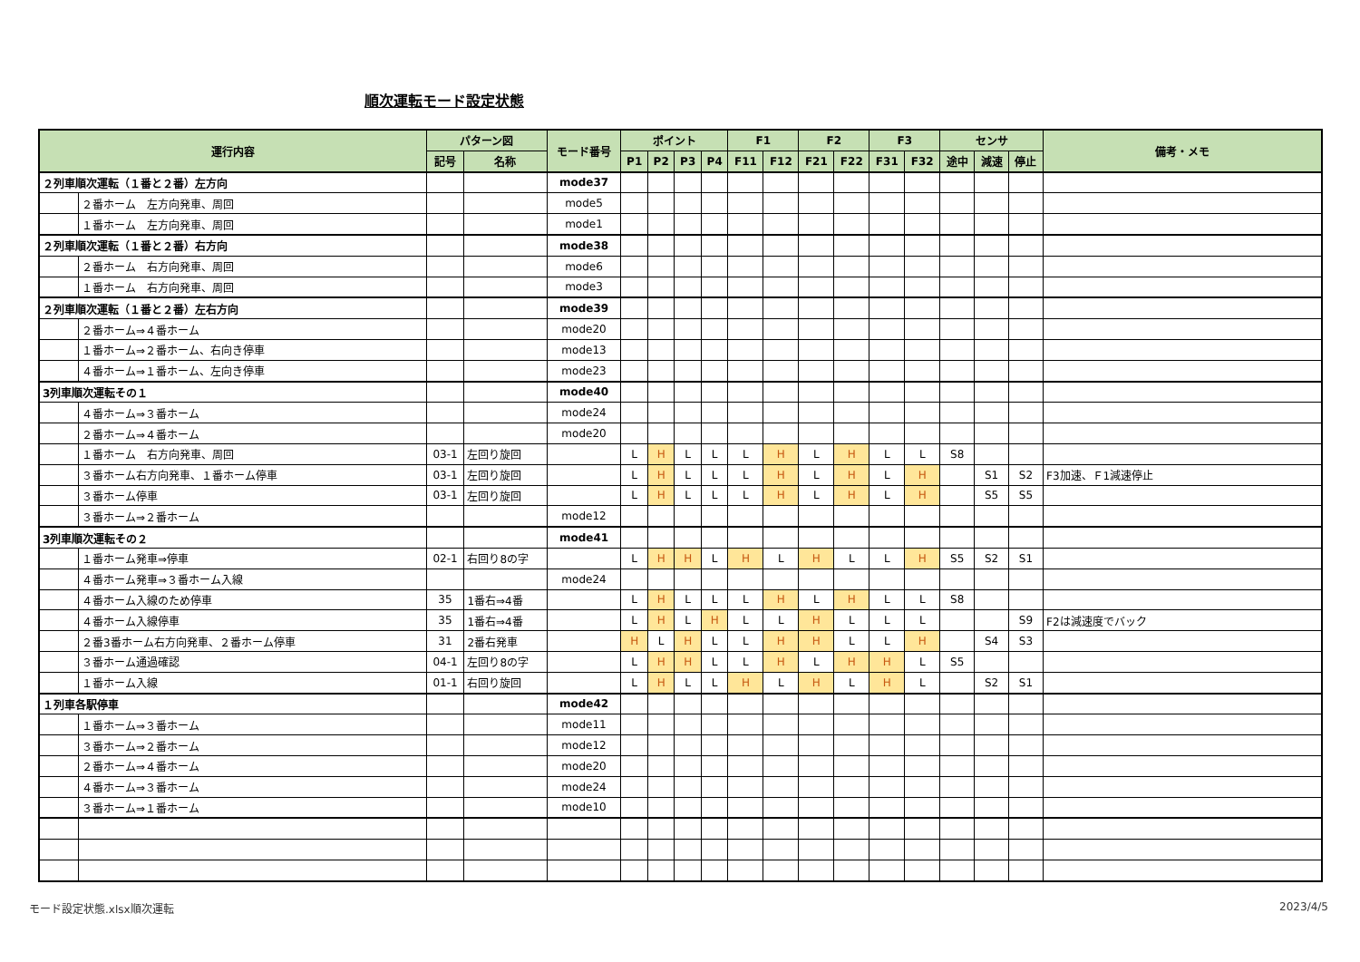順次運転モード設定状態
| 運行内容 | | パターン図 | | モード番号 | ポイント | | | | F1 | | F2 | | F3 | | センサ | | | 備考・メモ |
| --- | --- | --- | --- | --- | --- | --- | --- | --- | --- | --- | --- | --- | --- | --- | --- | --- | --- | --- |
| | | 記号 | 名称 | | P1 | P2 | P3 | P4 | F11 | F12 | F21 | F22 | F31 | F32 | 途中 | 減速 | 停止 | |
| ２列車順次運転（１番と２番）左方向 | | | | mode37 | | | | | | | | | | | | | | |
| | ２番ホーム 左方向発車、周回 | | | mode5 | | | | | | | | | | | | | | |
| | １番ホーム 左方向発車、周回 | | | mode1 | | | | | | | | | | | | | | |
| ２列車順次運転（１番と２番）右方向 | | | | mode38 | | | | | | | | | | | | | | |
| | ２番ホーム 右方向発車、周回 | | | mode6 | | | | | | | | | | | | | | |
| | １番ホーム 右方向発車、周回 | | | mode3 | | | | | | | | | | | | | | |
| ２列車順次運転（１番と２番）左右方向 | | | | mode39 | | | | | | | | | | | | | | |
| | ２番ホーム⇒４番ホーム | | | mode20 | | | | | | | | | | | | | | |
| | １番ホーム⇒２番ホーム、右向き停車 | | | mode13 | | | | | | | | | | | | | | |
| | ４番ホーム⇒１番ホーム、左向き停車 | | | mode23 | | | | | | | | | | | | | | |
| 3列車順次運転その１ | | | | mode40 | | | | | | | | | | | | | | |
| | ４番ホーム⇒３番ホーム | | | mode24 | | | | | | | | | | | | | | |
| | ２番ホーム⇒４番ホーム | | | mode20 | | | | | | | | | | | | | | |
| | １番ホーム 右方向発車、周回 | 03-1 | 左回り旋回 | | L | H | L | L | L | H | L | H | L | L | S8 | | | |
| | ３番ホーム右方向発車、１番ホーム停車 | 03-1 | 左回り旋回 | | L | H | L | L | L | H | L | H | L | H | | S1 | S2 | F3加速、Ｆ1減速停止 |
| | ３番ホーム停車 | 03-1 | 左回り旋回 | | L | H | L | L | L | H | L | H | L | H | | S5 | S5 | |
| | ３番ホーム⇒２番ホーム | | | mode12 | | | | | | | | | | | | | | |
| 3列車順次運転その２ | | | | mode41 | | | | | | | | | | | | | | |
| | １番ホーム発車⇒停車 | 02-1 | 右回り8の字 | | L | H | H | L | H | L | H | L | L | H | S5 | S2 | S1 | |
| | ４番ホーム発車⇒３番ホーム入線 | | | mode24 | | | | | | | | | | | | | | |
| | ４番ホーム入線のため停車 | 35 | 1番右⇒4番 | | L | H | L | L | L | H | L | H | L | L | S8 | | | |
| | ４番ホーム入線停車 | 35 | 1番右⇒4番 | | L | H | L | H | L | L | H | L | L | L | | | S9 | F2は減速度でバック |
| | ２番3番ホーム右方向発車、２番ホーム停車 | 31 | 2番右発車 | | H | L | H | L | L | H | H | L | L | H | | S4 | S3 | |
| | ３番ホーム通過確認 | 04-1 | 左回り8の字 | | L | H | H | L | L | H | L | H | H | L | S5 | | | |
| | １番ホーム入線 | 01-1 | 右回り旋回 | | L | H | L | L | H | L | H | L | H | L | | S2 | S1 | |
| １列車各駅停車 | | | | mode42 | | | | | | | | | | | | | | |
| | １番ホーム⇒３番ホーム | | | mode11 | | | | | | | | | | | | | | |
| | ３番ホーム⇒２番ホーム | | | mode12 | | | | | | | | | | | | | | |
| | ２番ホーム⇒４番ホーム | | | mode20 | | | | | | | | | | | | | | |
| | ４番ホーム⇒３番ホーム | | | mode24 | | | | | | | | | | | | | | |
| | ３番ホーム⇒１番ホーム | | | mode10 | | | | | | | | | | | | | | |
モード設定状態.xlsx順次運転 2023/4/5